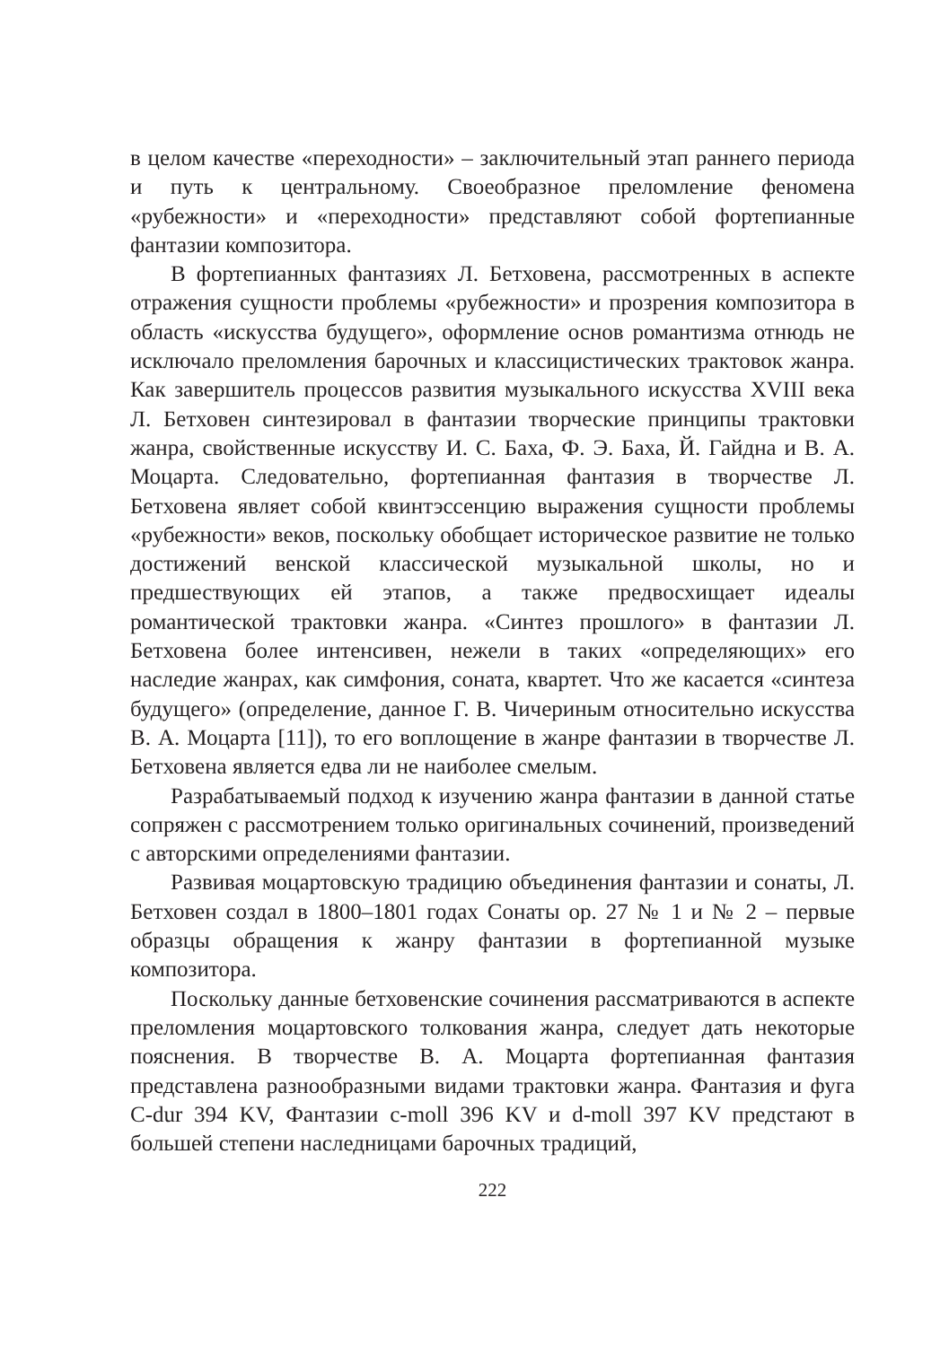в целом качестве «переходности» – заключительный этап раннего периода и путь к центральному. Своеобразное преломление феномена «рубежности» и «переходности» представляют собой фортепианные фантазии композитора.
В фортепианных фантазиях Л. Бетховена, рассмотренных в аспекте отражения сущности проблемы «рубежности» и прозрения композитора в область «искусства будущего», оформление основ романтизма отнюдь не исключало преломления барочных и классицистических трактовок жанра. Как завершитель процессов развития музыкального искусства XVIII века Л. Бетховен синтезировал в фантазии творческие принципы трактовки жанра, свойственные искусству И. С. Баха, Ф. Э. Баха, Й. Гайдна и В. А. Моцарта. Следовательно, фортепианная фантазия в творчестве Л. Бетховена являет собой квинтэссенцию выражения сущности проблемы «рубежности» веков, поскольку обобщает историческое развитие не только достижений венской классической музыкальной школы, но и предшествующих ей этапов, а также предвосхищает идеалы романтической трактовки жанра. «Синтез прошлого» в фантазии Л. Бетховена более интенсивен, нежели в таких «определяющих» его наследие жанрах, как симфония, соната, квартет. Что же касается «синтеза будущего» (определение, данное Г. В. Чичериным относительно искусства В. А. Моцарта [11]), то его воплощение в жанре фантазии в творчестве Л. Бетховена является едва ли не наиболее смелым.
Разрабатываемый подход к изучению жанра фантазии в данной статье сопряжен с рассмотрением только оригинальных сочинений, произведений с авторскими определениями фантазии.
Развивая моцартовскую традицию объединения фантазии и сонаты, Л. Бетховен создал в 1800–1801 годах Сонаты ор. 27 № 1 и № 2 – первые образцы обращения к жанру фантазии в фортепианной музыке композитора.
Поскольку данные бетховенские сочинения рассматриваются в аспекте преломления моцартовского толкования жанра, следует дать некоторые пояснения. В творчестве В. А. Моцарта фортепианная фантазия представлена разнообразными видами трактовки жанра. Фантазия и фуга C-dur 394 KV, Фантазии c-moll 396 KV и d-moll 397 KV предстают в большей степени наследницами барочных традиций,
222